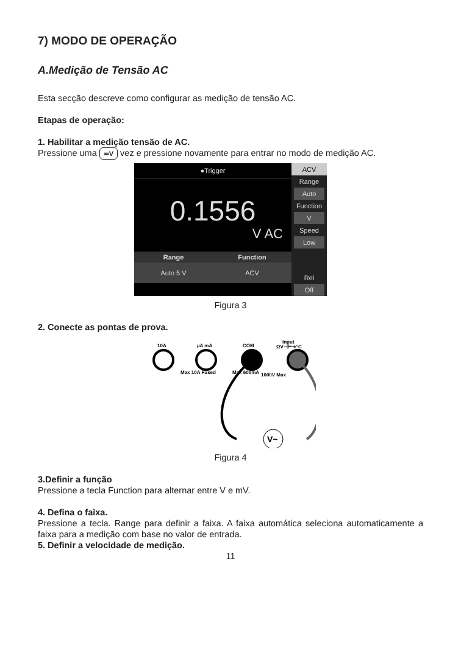7) MODO DE OPERAÇÃO
A.Medição de Tensão AC
Esta secção descreve como configurar as medição de tensão AC.
Etapas de operação:
1. Habilitar a medição tensão de AC.
Pressione uma ≂V vez e pressione novamente para entrar no modo de medição AC.
●Trigger
0.1556
V AC
Range Function
Auto 5 V ACV
ACV
Range
Auto
Function
V
Speed
Low
Rel
Off
Figura 3
2. Conecte as pontas de prova.
10A
µA mA
COM
Input
ΩV⊣⊢➔°C
Max 10A Fused
Max 600mA
1000V Max
V~
Figura 4
3.Definir a função
Pressione a tecla Function para alternar entre V e mV.
4. Defina o faixa.
Pressione a tecla. Range para definir a faixa. A faixa automática seleciona automaticamente a faixa para a medição com base no valor de entrada.
5. Definir a velocidade de medição.
11